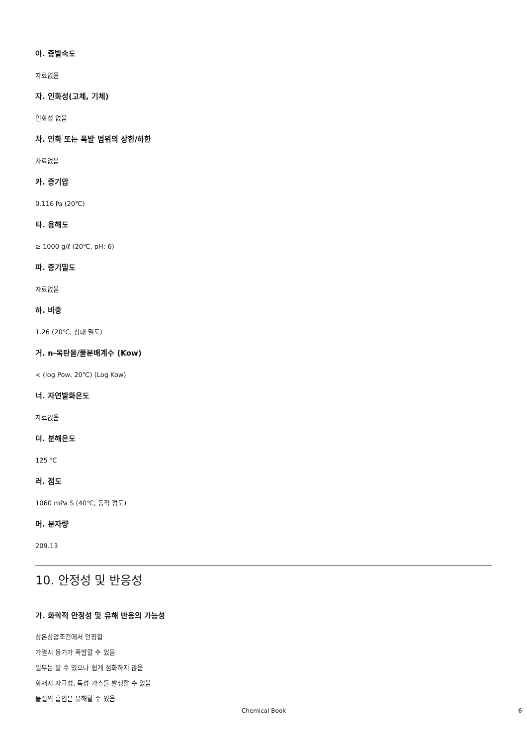아. 증발속도
자료없음
자. 인화성(고체, 기체)
인화성 없음
차. 인화 또는 폭발 범위의 상한/하한
자료없음
카. 증기압
0.116 ㎩ (20℃)
타. 용해도
≥ 1000 g/ℓ (20℃, pH: 6)
파. 증기밀도
자료없음
하. 비중
1.26 (20℃, 상대 밀도)
거. n-옥탄올/물분배계수 (Kow)
< (log Pow, 20℃) (Log Kow)
너. 자연발화온도
자료없음
더. 분해온도
125 ℃
러. 점도
1060 mPa S (40℃, 동적 점도)
머. 분자량
209.13
10. 안정성 및 반응성
가. 화학적 안정성 및 유해 반응의 가능성
상온상압조건에서 안정함
가열시 용기가 폭발할 수 있음
일부는 탈 수 있으나 쉽게 점화하지 않음
화재시 자극성, 독성 가스를 발생할 수 있음
물질의 흡입은 유해할 수 있음
Chemical Book 6